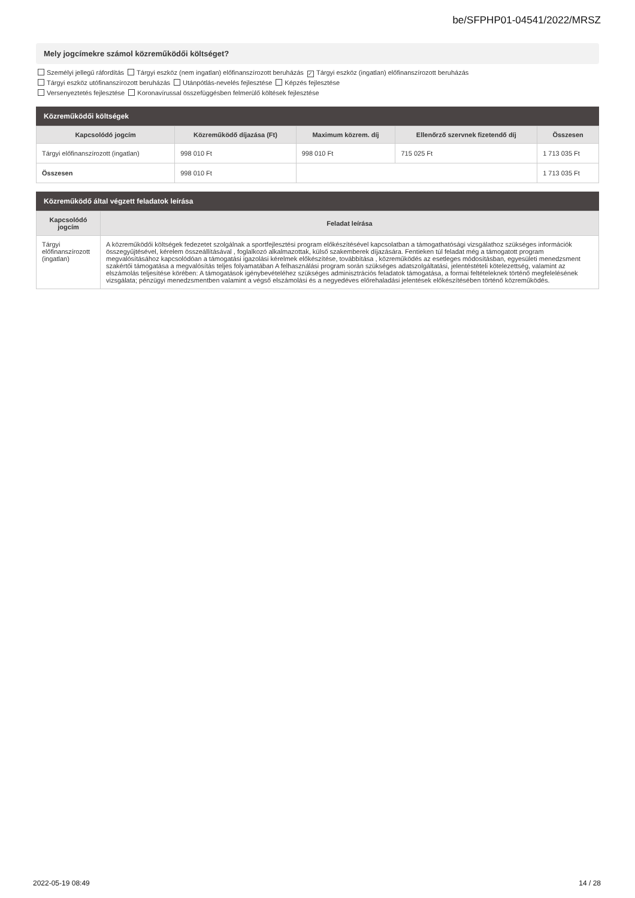be/SFPHP01-04541/2022/MRSZ
Mely jogcímekre számol közreműködői költséget?
Személyi jellegű ráfordítás Tárgyi eszköz (nem ingatlan) előfinanszírozott beruházás ✓ Tárgyi eszköz (ingatlan) előfinanszírozott beruházás
Tárgyi eszköz utófinanszírozott beruházás Utánpótlás-nevelés fejlesztése Képzés fejlesztése
Versenyeztetés fejlesztése Koronavírussal összefüggésben felmerülő költések fejlesztése
Közreműködői költségek
| Kapcsolódó jogcím | Közreműködő díjazása (Ft) | Maximum közrem. díj | Ellenőrző szervnek fizetendő díj | Összesen |
| --- | --- | --- | --- | --- |
| Tárgyi előfinanszírozott (ingatlan) | 998 010 Ft | 998 010 Ft | 715 025 Ft | 1 713 035 Ft |
| Összesen | 998 010 Ft | | | 1 713 035 Ft |
Közreműködő által végzett feladatok leírása
| Kapcsolódó jogcím | Feladat leírása |
| --- | --- |
| Tárgyi előfinanszírozott (ingatlan) | A közreműködői költségek fedezetet szolgálnak a sportfejlesztési program előkészítésével kapcsolatban a támogathatósági vizsgálathoz szükséges információk összegyűjtésével, kérelem összeállításával , foglalkozó alkalmazottak, külső szakemberek díjazására. Fentieken túl feladat még a támogatott program megvalósításához kapcsolódóan a támogatási igazolási kérelmek előkészítése, továbbítása , közreműködés az esetleges módosításban, egyesületi menedzsment szakértői támogatása a megvalósítás teljes folyamatában A felhasználási program során szükséges adatszolgáltatási, jelentéstételi kötelezettség, valamint az elszámolás teljesítése körében: A támogatások igénybevételéhez szükséges adminisztrációs feladatok támogatása, a formai feltételeknek történő megfelelésének vizsgálata; pénzügyi menedzsmentben valamint a végső elszámolási és a negyedéves előrehaladási jelentések előkészítésében történő közreműködés. |
2022-05-19 08:49 14 / 28